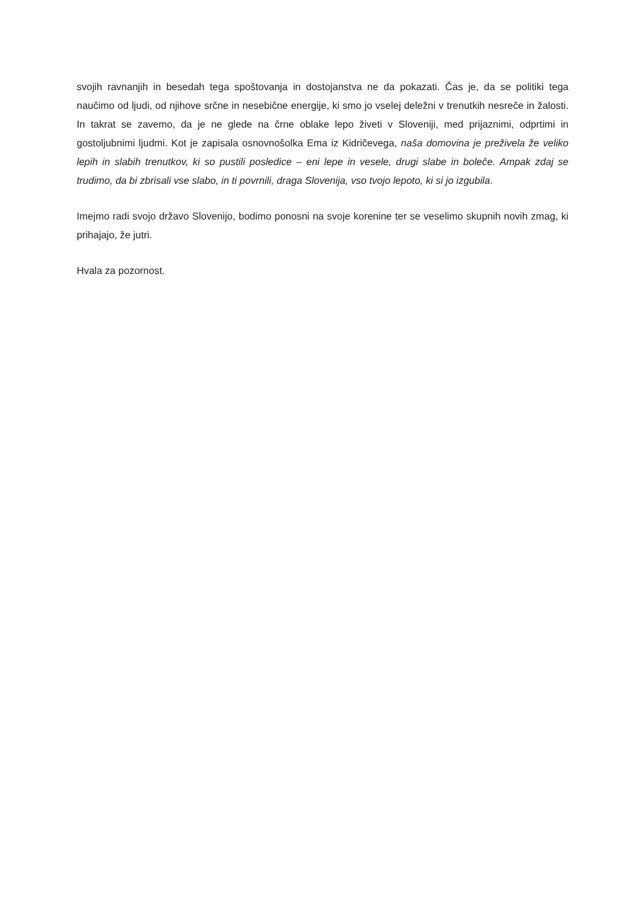svojih ravnanjih in besedah tega spoštovanja in dostojanstva ne da pokazati. Čas je, da se politiki tega naučimo od ljudi, od njihove srčne in nesebične energije, ki smo jo vselej deležni v trenutkih nesreče in žalosti. In takrat se zavemo, da je ne glede na črne oblake lepo živeti v Sloveniji, med prijaznimi, odprtimi in gostoljubnimi ljudmi. Kot je zapisala osnovnošolka Ema iz Kidričevega, naša domovina je preživela že veliko lepih in slabih trenutkov, ki so pustili posledice – eni lepe in vesele, drugi slabe in boleče. Ampak zdaj se trudimo, da bi zbrisali vse slabo, in ti povrnili, draga Slovenija, vso tvojo lepoto, ki si jo izgubila.
Imejmo radi svojo državo Slovenijo, bodimo ponosni na svoje korenine ter se veselimo skupnih novih zmag, ki prihajajo, že jutri.
Hvala za pozornost.